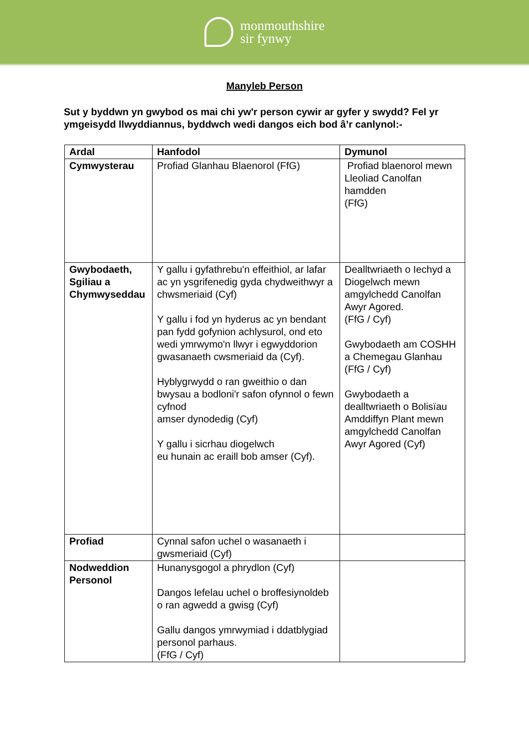monmouthshire
sir fynwy
Manyleb Person
Sut y byddwn yn gwybod os mai chi yw'r person cywir ar gyfer y swydd? Fel yr ymgeisydd llwyddiannus, byddwch wedi dangos eich bod â’r canlynol:-
| Ardal | Hanfodol | Dymunol |
| --- | --- | --- |
| Cymwysterau | Profiad Glanhau Blaenorol (FfG) | Profiad blaenorol mewn Lleoliad Canolfan hamdden (FfG) |
| Gwybodaeth, Sgiliau a Chymwyseddau | Y gallu i gyfathrebu'n effeithiol, ar lafar ac yn ysgrifenedig gyda chydweithwyr a chwsmeriaid (Cyf) Y gallu i fod yn hyderus ac yn bendant pan fydd gofynion achlysurol, ond eto wedi ymrwymo'n llwyr i egwyddorion gwasanaeth cwsmeriaid da (Cyf). Hyblygrwydd o ran gweithio o dan bwysau a bodloni'r safon ofynnol o fewn cyfnod amser dynodedig (Cyf) Y gallu i sicrhau diogelwch eu hunain ac eraill bob amser (Cyf). | Dealltwriaeth o Iechyd a Diogelwch mewn amgylchedd Canolfan Awyr Agored. (FfG / Cyf) Gwybodaeth am COSHH a Chemegau Glanhau (FfG / Cyf) Gwybodaeth a dealltwriaeth o Bolisïau Amddiffyn Plant mewn amgylchedd Canolfan Awyr Agored (Cyf) |
| Profiad | Cynnal safon uchel o wasanaeth i gwsmeriaid (Cyf) | |
| Nodweddion Personol | Hunanysgogol a phrydlon (Cyf) Dangos lefelau uchel o broffesiynoldeb o ran agwedd a gwisg (Cyf) Gallu dangos ymrwymiad i ddatblygiad personol parhaus. (FfG / Cyf) | |